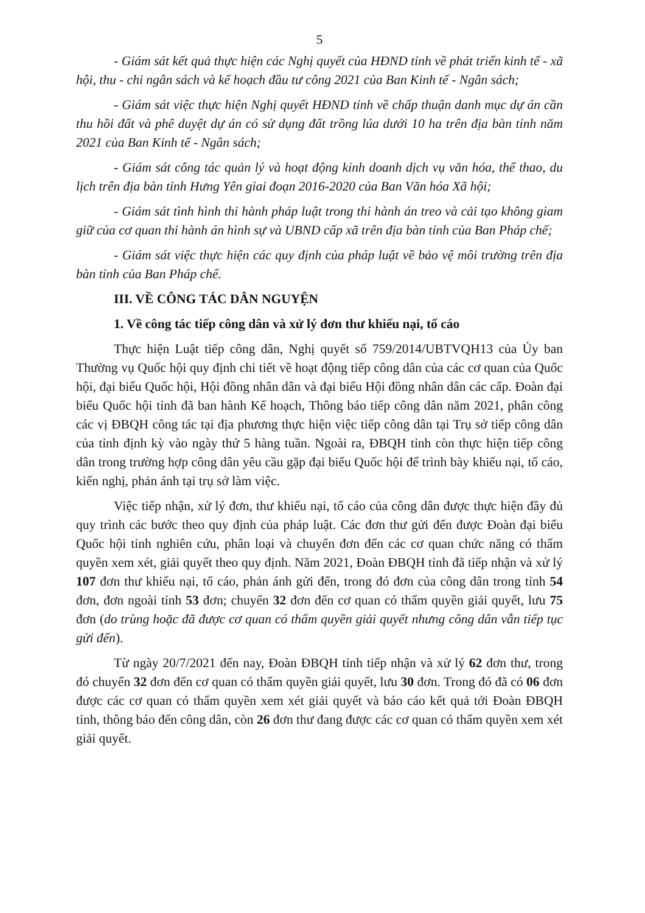5
- Giám sát kết quả thực hiện các Nghị quyết của HĐND tỉnh về phát triển kinh tế - xã hội, thu - chi ngân sách và kế hoạch đầu tư công 2021 của Ban Kinh tế - Ngân sách;
- Giám sát việc thực hiện Nghị quyết HĐND tỉnh về chấp thuận danh mục dự án cần thu hồi đất và phê duyệt dự án có sử dụng đất trồng lúa dưới 10 ha trên địa bàn tỉnh năm 2021 của Ban Kinh tế - Ngân sách;
- Giám sát công tác quản lý và hoạt động kinh doanh dịch vụ văn hóa, thể thao, du lịch trên địa bàn tỉnh Hưng Yên giai đoạn 2016-2020 của Ban Văn hóa Xã hội;
- Giám sát tình hình thi hành pháp luật trong thi hành án treo và cải tạo không giam giữ của cơ quan thi hành án hình sự và UBND cấp xã trên địa bàn tỉnh của Ban Pháp chế;
- Giám sát việc thực hiện các quy định của pháp luật về bảo vệ môi trường trên địa bàn tỉnh của Ban Pháp chế.
III. VỀ CÔNG TÁC DÂN NGUYỆN
1. Về công tác tiếp công dân và xử lý đơn thư khiếu nại, tố cáo
Thực hiện Luật tiếp công dân, Nghị quyết số 759/2014/UBTVQH13 của Ủy ban Thường vụ Quốc hội quy định chi tiết về hoạt động tiếp công dân của các cơ quan của Quốc hội, đại biểu Quốc hội, Hội đồng nhân dân và đại biểu Hội đồng nhân dân các cấp. Đoàn đại biểu Quốc hội tỉnh đã ban hành Kế hoạch, Thông báo tiếp công dân năm 2021, phân công các vị ĐBQH công tác tại địa phương thực hiện việc tiếp công dân tại Trụ sở tiếp công dân của tỉnh định kỳ vào ngày thứ 5 hàng tuần. Ngoài ra, ĐBQH tỉnh còn thực hiện tiếp công dân trong trường hợp công dân yêu cầu gặp đại biểu Quốc hội để trình bày khiếu nại, tố cáo, kiến nghị, phản ánh tại trụ sở làm việc.
Việc tiếp nhận, xử lý đơn, thư khiếu nại, tố cáo của công dân được thực hiện đầy đủ quy trình các bước theo quy định của pháp luật. Các đơn thư gửi đến được Đoàn đại biểu Quốc hội tỉnh nghiên cứu, phân loại và chuyển đơn đến các cơ quan chức năng có thẩm quyền xem xét, giải quyết theo quy định. Năm 2021, Đoàn ĐBQH tỉnh đã tiếp nhận và xử lý 107 đơn thư khiếu nại, tố cáo, phản ánh gửi đến, trong đó đơn của công dân trong tỉnh 54 đơn, đơn ngoài tỉnh 53 đơn; chuyển 32 đơn đến cơ quan có thẩm quyền giải quyết, lưu 75 đơn (do trùng hoặc đã được cơ quan có thẩm quyền giải quyết nhưng công dân vẫn tiếp tục gửi đến).
Từ ngày 20/7/2021 đến nay, Đoàn ĐBQH tỉnh tiếp nhận và xử lý 62 đơn thư, trong đó chuyển 32 đơn đến cơ quan có thẩm quyền giải quyết, lưu 30 đơn. Trong đó đã có 06 đơn được các cơ quan có thẩm quyền xem xét giải quyết và báo cáo kết quả tới Đoàn ĐBQH tỉnh, thông báo đến công dân, còn 26 đơn thư đang được các cơ quan có thẩm quyền xem xét giải quyết.